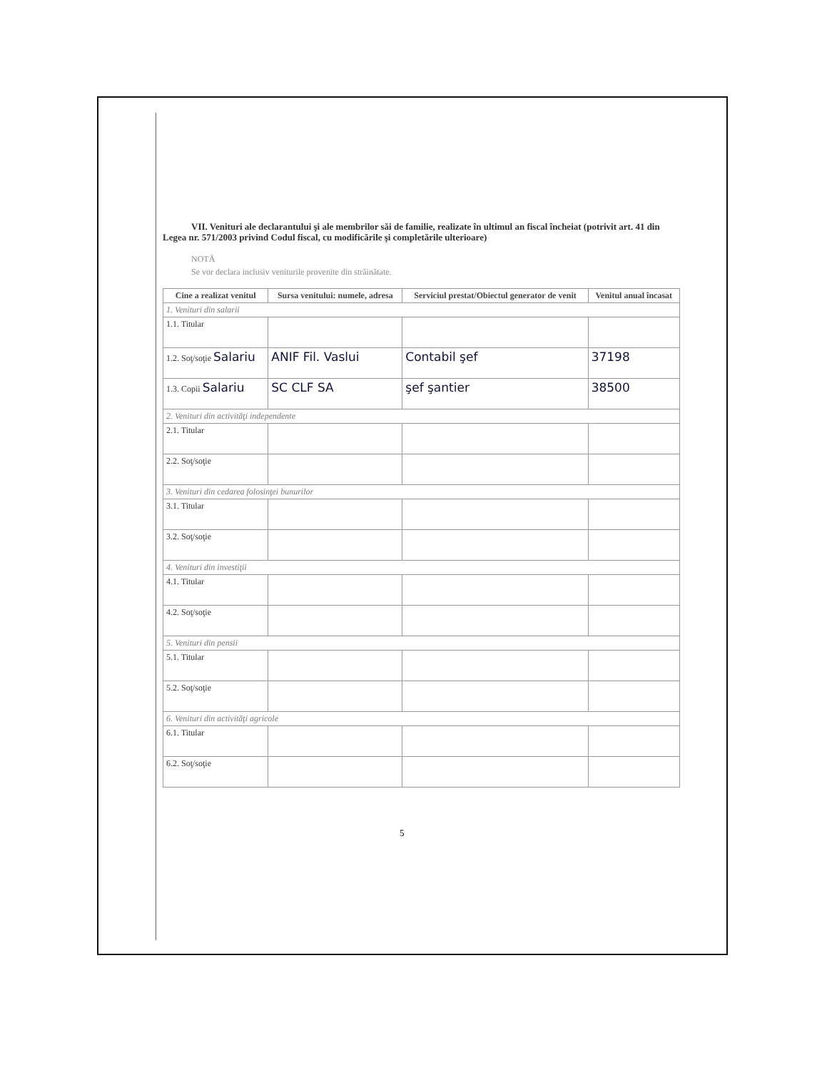VII. Venituri ale declarantului şi ale membrilor săi de familie, realizate în ultimul an fiscal încheiat (potrivit art. 41 din Legea nr. 571/2003 privind Codul fiscal, cu modificările şi completările ulterioare)
NOTĂ
Se vor declara inclusiv veniturile provenite din străinătate.
| Cine a realizat venitul | Sursa venitului: numele, adresa | Serviciul prestat/Obiectul generator de venit | Venitul anual încasat |
| --- | --- | --- | --- |
| 1. Venituri din salarii | | | |
| 1.1. Titular | | | |
| 1.2. Soţ/soţie Salariu | ANIF Fil. Vaslui | Contabil şef | 37198 |
| 1.3. Copii Salariu | SC CLF SA | şef şantier | 38500 |
| 2. Venituri din activităţi independente | | | |
| 2.1. Titular | | | |
| 2.2. Soţ/soţie | | | |
| 3. Venituri din cedarea folosinţei bunurilor | | | |
| 3.1. Titular | | | |
| 3.2. Soţ/soţie | | | |
| 4. Venituri din investiţii | | | |
| 4.1. Titular | | | |
| 4.2. Soţ/soţie | | | |
| 5. Venituri din pensii | | | |
| 5.1. Titular | | | |
| 5.2. Soţ/soţie | | | |
| 6. Venituri din activităţi agricole | | | |
| 6.1. Titular | | | |
| 6.2. Soţ/soţie | | | |
5